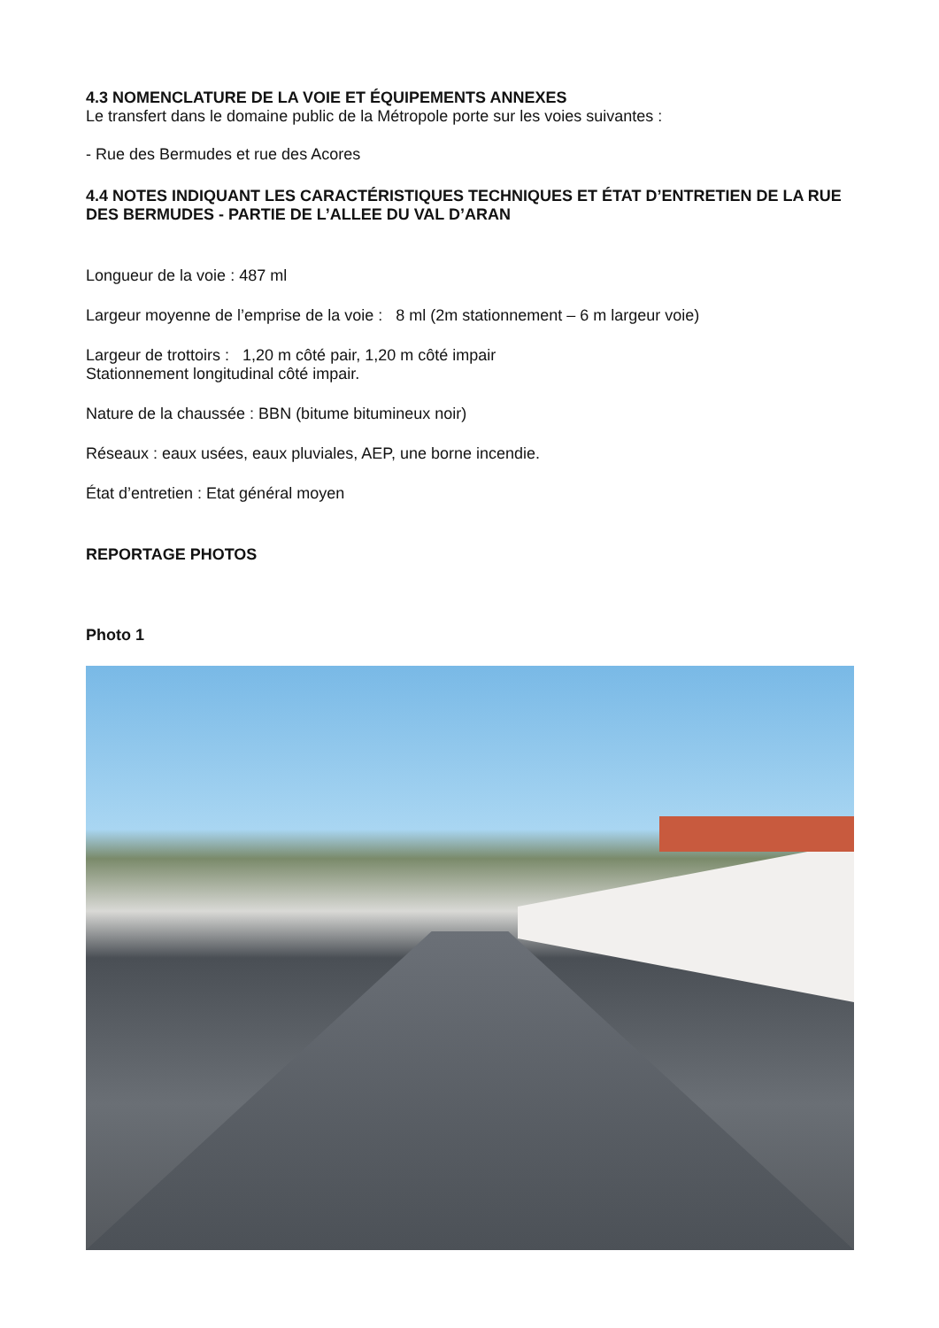4.3 NOMENCLATURE DE LA VOIE ET ÉQUIPEMENTS ANNEXES
Le transfert dans le domaine public de la Métropole porte sur les voies suivantes :
- Rue des Bermudes et rue des Acores
4.4 NOTES INDIQUANT LES CARACTÉRISTIQUES TECHNIQUES ET ÉTAT D’ENTRETIEN DE LA RUE DES BERMUDES - PARTIE DE L’ALLEE DU VAL D’ARAN
Longueur de la voie : 487 ml
Largeur moyenne de l’emprise de la voie : 8 ml (2m stationnement – 6 m largeur voie)
Largeur de trottoirs : 1,20 m côté pair, 1,20 m côté impair
Stationnement longitudinal côté impair.
Nature de la chaussée : BBN (bitume bitumineux noir)
Réseaux : eaux usées, eaux pluviales, AEP, une borne incendie.
État d’entretien : Etat général moyen
REPORTAGE PHOTOS
Photo 1